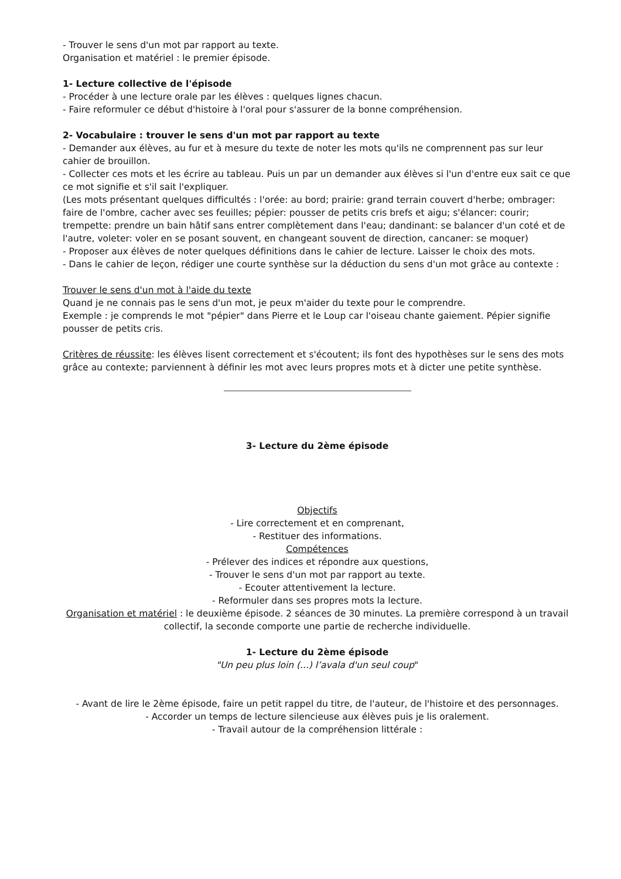- Trouver le sens d'un mot par rapport au texte.
Organisation et matériel : le premier épisode.
1- Lecture collective de l'épisode
- Procéder à une lecture orale par les élèves : quelques lignes chacun.
- Faire reformuler ce début d'histoire à l'oral pour s'assurer de la bonne compréhension.
2- Vocabulaire : trouver le sens d'un mot par rapport au texte
- Demander aux élèves, au fur et à mesure du texte de noter les mots qu'ils ne comprennent pas sur leur cahier de brouillon.
- Collecter ces mots et les écrire au tableau. Puis un par un demander aux élèves si l'un d'entre eux sait ce que ce mot signifie et s'il sait l'expliquer.
(Les mots présentant quelques difficultés : l'orée: au bord; prairie: grand terrain couvert d'herbe; ombrager: faire de l'ombre, cacher avec ses feuilles; pépier: pousser de petits cris brefs et aigu; s'élancer: courir; trempette: prendre un bain hâtif sans entrer complètement dans l'eau; dandinant: se balancer d'un coté et de l'autre, voleter: voler en se posant souvent, en changeant souvent de direction, cancaner: se moquer)
- Proposer aux élèves de noter quelques définitions dans le cahier de lecture. Laisser le choix des mots.
- Dans le cahier de leçon, rédiger une courte synthèse sur la déduction du sens d'un mot grâce au contexte :
Trouver le sens d'un mot à l'aide du texte
Quand je ne connais pas le sens d'un mot, je peux m'aider du texte pour le comprendre.
Exemple : je comprends le mot "pépier" dans Pierre et le Loup car l'oiseau chante gaiement. Pépier signifie pousser de petits cris.
Critères de réussite: les élèves lisent correctement et s'écoutent; ils font des hypothèses sur le sens des mots grâce au contexte; parviennent à définir les mot avec leurs propres mots et à dicter une petite synthèse.
3- Lecture du 2ème épisode
Objectifs
- Lire correctement et en comprenant,
- Restituer des informations.
Compétences
- Prélever des indices et répondre aux questions,
- Trouver le sens d'un mot par rapport au texte.
- Ecouter attentivement la lecture.
- Reformuler dans ses propres mots la lecture.
Organisation et matériel : le deuxième épisode. 2 séances de 30 minutes. La première correspond à un travail collectif, la seconde comporte une partie de recherche individuelle.
1- Lecture du 2ème épisode
"Un peu plus loin (...) l’avala d'un seul coup"
- Avant de lire le 2ème épisode, faire un petit rappel du titre, de l'auteur, de l'histoire et des personnages.
- Accorder un temps de lecture silencieuse aux élèves puis je lis oralement.
- Travail autour de la compréhension littérale :